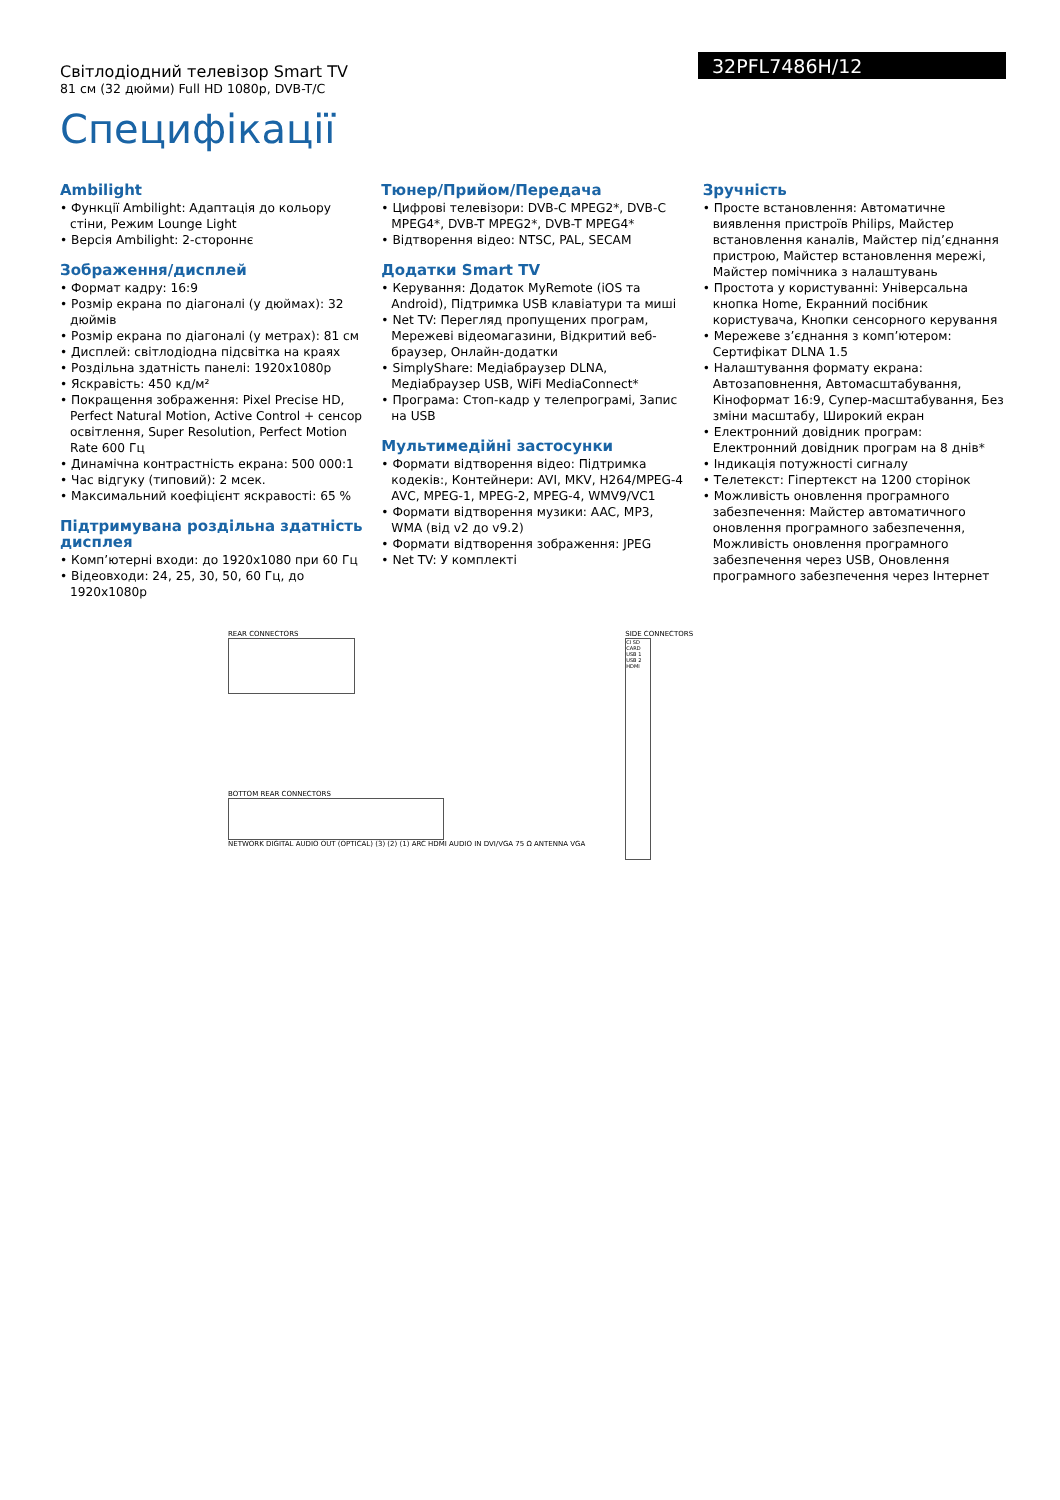Світлодіодний телевізор Smart TV
81 см (32 дюйми) Full HD 1080p, DVB-T/C
32PFL7486H/12
Специфікації
Ambilight
• Функції Ambilight: Адаптація до кольору стіни, Режим Lounge Light
• Версія Ambilight: 2-стороннє
Зображення/дисплей
• Формат кадру: 16:9
• Розмір екрана по діагоналі (у дюймах): 32 дюймів
• Розмір екрана по діагоналі (у метрах): 81 см
• Дисплей: світлодіодна підсвітка на краях
• Роздільна здатність панелі: 1920x1080p
• Яскравість: 450 кд/м²
• Покращення зображення: Pixel Precise HD, Perfect Natural Motion, Active Control + сенсор освітлення, Super Resolution, Perfect Motion Rate 600 Гц
• Динамічна контрастність екрана: 500 000:1
• Час відгуку (типовий): 2 мсек.
• Максимальний коефіцієнт яскравості: 65 %
Підтримувана роздільна здатність дисплея
• Комп’ютерні входи: до 1920x1080 при 60 Гц
• Відеовходи: 24, 25, 30, 50, 60 Гц, до 1920x1080p
Тюнер/Прийом/Передача
• Цифрові телевізори: DVB-C MPEG2*, DVB-C MPEG4*, DVB-T MPEG2*, DVB-T MPEG4*
• Відтворення відео: NTSC, PAL, SECAM
Додатки Smart TV
• Керування: Додаток MyRemote (iOS та Android), Підтримка USB клавіатури та миші
• Net TV: Перегляд пропущених програм, Мережеві відеомагазини, Відкритий веб-браузер, Онлайн-додатки
• SimplyShare: Медіабраузер DLNA, Медіабраузер USB, WiFi MediaConnect*
• Програма: Стоп-кадр у телепрограмі, Запис на USB
Мультимедійні застосунки
• Формати відтворення відео: Підтримка кодеків:, Контейнери: AVI, MKV, H264/MPEG-4 AVC, MPEG-1, MPEG-2, MPEG-4, WMV9/VC1
• Формати відтворення музики: AAC, MP3, WMA (від v2 до v9.2)
• Формати відтворення зображення: JPEG
• Net TV: У комплекті
Зручність
• Просте встановлення: Автоматичне виявлення пристроїв Philips, Майстер встановлення каналів, Майстер під’єднання пристрою, Майстер встановлення мережі, Майстер помічника з налаштувань
• Простота у користуванні: Універсальна кнопка Home, Екранний посібник користувача, Кнопки сенсорного керування
• Мережеве з’єднання з комп’ютером: Сертифікат DLNA 1.5
• Налаштування формату екрана: Автозаповнення, Автомасштабування, Кінoформат 16:9, Супер-масштабування, Без зміни масштабу, Широкий екран
• Електронний довідник програм: Електронний довідник програм на 8 днів*
• Індикація потужності сигналу
• Телетекст: Гіпертекст на 1200 сторінок
• Можливість оновлення програмного забезпечення: Майстер автоматичного оновлення програмного забезпечення, Можливість оновлення програмного забезпечення через USB, Оновлення програмного забезпечення через Інтернет
REAR CONNECTORS
BOTTOM REAR CONNECTORS
NETWORK DIGITAL AUDIO OUT (OPTICAL) (3) (2) (1) ARC HDMI AUDIO IN DVI/VGA 75 Ω ANTENNA VGA
SIDE CONNECTORS
CI SD CARD USB 1 USB 2 HDMI